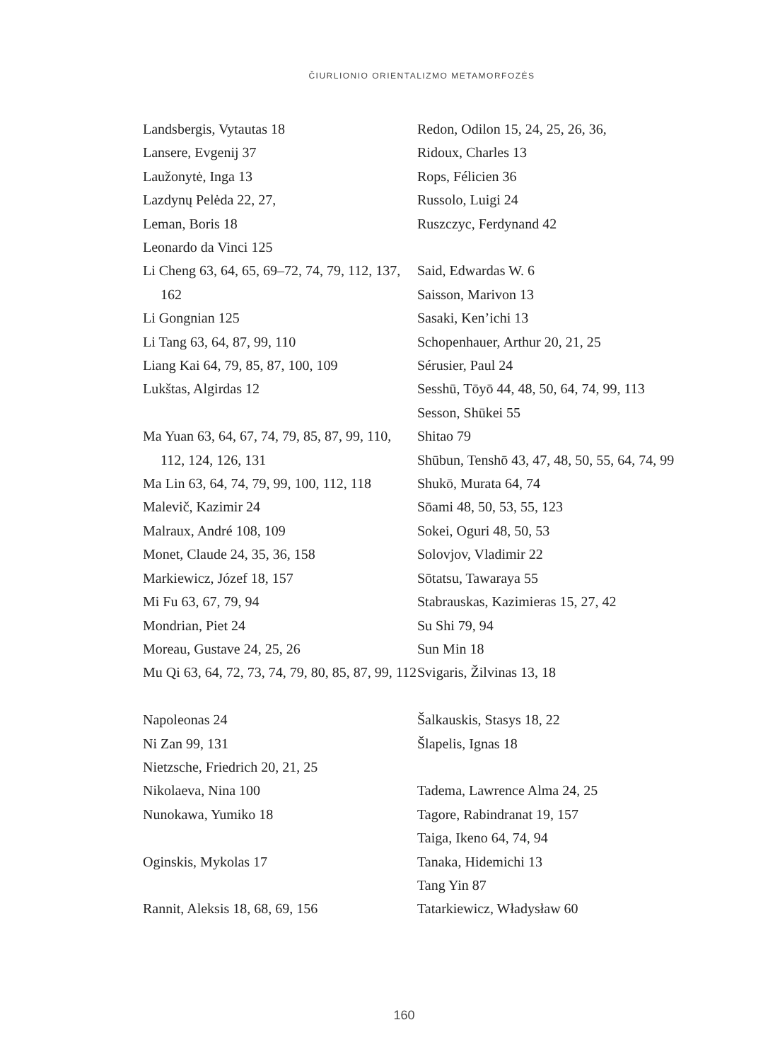ČIURLIONIO ORIENTALIZMO METAMORFOZĖS
Landsbergis, Vytautas 18
Lansere, Evgenij 37
Laužonytė, Inga 13
Lazdynų Pelėda 22, 27,
Leman, Boris 18
Leonardo da Vinci 125
Li Cheng 63, 64, 65, 69–72, 74, 79, 112, 137, 162
Li Gongnian 125
Li Tang 63, 64, 87, 99, 110
Liang Kai 64, 79, 85, 87, 100, 109
Lukštas, Algirdas 12
Ma Yuan 63, 64, 67, 74, 79, 85, 87, 99, 110, 112, 124, 126, 131
Ma Lin 63, 64, 74, 79, 99, 100, 112, 118
Malevič, Kazimir 24
Malraux, André 108, 109
Monet, Claude 24, 35, 36, 158
Markiewicz, Józef 18, 157
Mi Fu 63, 67, 79, 94
Mondrian, Piet 24
Moreau, Gustave 24, 25, 26
Mu Qi 63, 64, 72, 73, 74, 79, 80, 85, 87, 99, 112
Napoleonas 24
Ni Zan 99, 131
Nietzsche, Friedrich 20, 21, 25
Nikolaeva, Nina 100
Nunokawa, Yumiko 18
Oginskis, Mykolas 17
Rannit, Aleksis 18, 68, 69, 156
Redon, Odilon 15, 24, 25, 26, 36,
Ridoux, Charles 13
Rops, Félicien 36
Russolo, Luigi 24
Ruszczyc, Ferdynand 42
Said, Edwardas W. 6
Saisson, Marivon 13
Sasaki, Ken’ichi 13
Schopenhauer, Arthur 20, 21, 25
Sérusier, Paul 24
Sesshū, Tōyō 44, 48, 50, 64, 74, 99, 113
Sesson, Shūkei 55
Shitao 79
Shūbun, Tenshō 43, 47, 48, 50, 55, 64, 74, 99
Shukō, Murata 64, 74
Sōami 48, 50, 53, 55, 123
Sokei, Oguri 48, 50, 53
Solovjov, Vladimir 22
Sōtatsu, Tawaraya 55
Stabrauskas, Kazimieras 15, 27, 42
Su Shi 79, 94
Sun Min 18
Svigaris, Žilvinas 13, 18
Šalkauskis, Stasys 18, 22
Šlapelis, Ignas 18
Tadema, Lawrence Alma 24, 25
Tagore, Rabindranat 19, 157
Taiga, Ikeno 64, 74, 94
Tanaka, Hidemichi 13
Tang Yin 87
Tatarkiewicz, Władysław 60
160